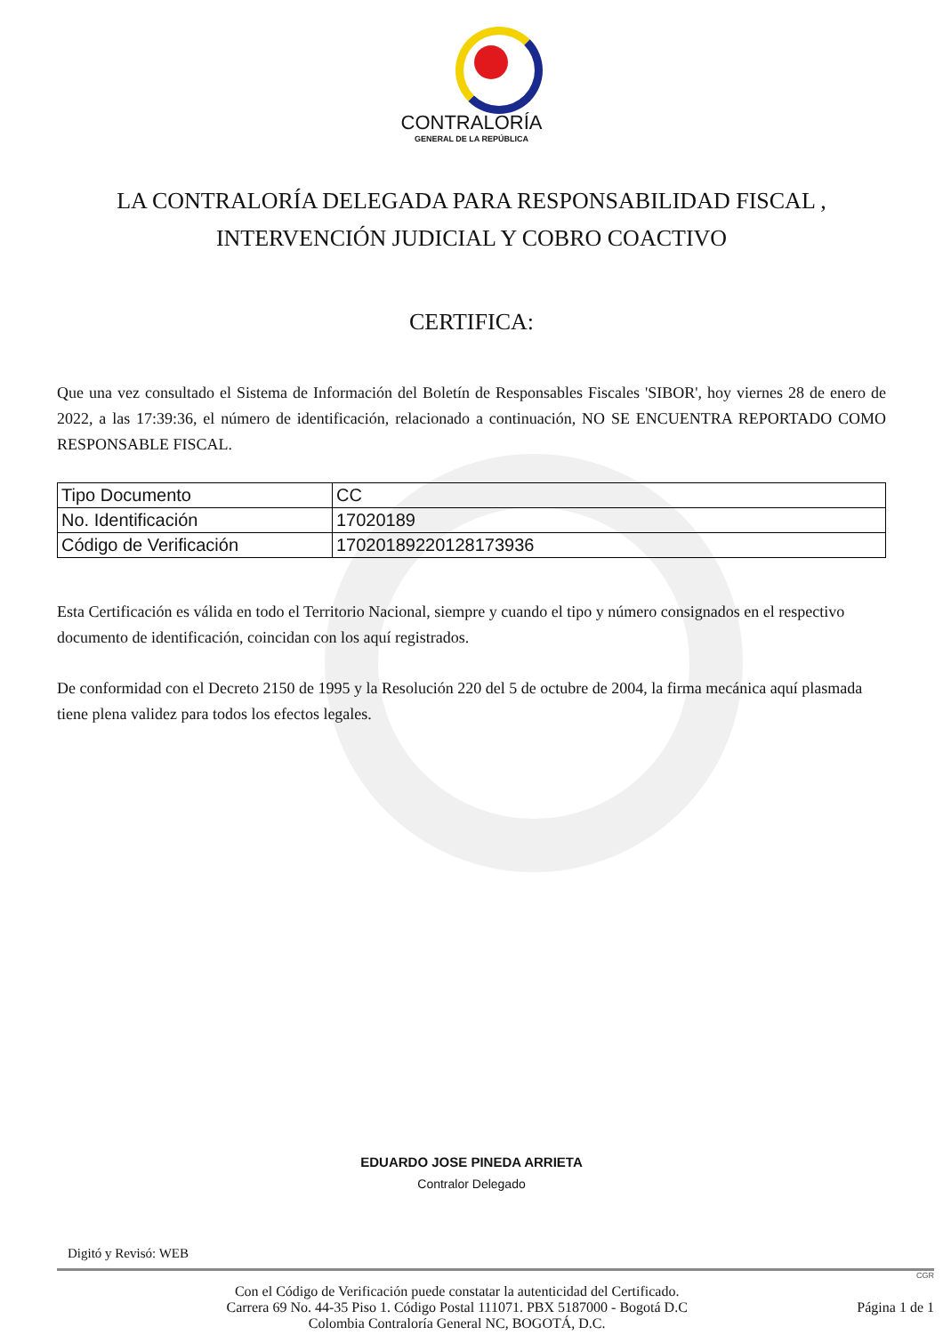CONTRALORÍA
GENERAL DE LA REPÚBLICA
LA CONTRALORÍA DELEGADA PARA RESPONSABILIDAD FISCAL ,
INTERVENCIÓN JUDICIAL Y COBRO COACTIVO
CERTIFICA:
Que una vez consultado el Sistema de Información del Boletín de Responsables Fiscales 'SIBOR', hoy viernes 28 de enero de 2022, a las 17:39:36, el número de identificación, relacionado a continuación, NO SE ENCUENTRA REPORTADO COMO RESPONSABLE FISCAL.
| Tipo Documento | CC |
| No. Identificación | 17020189 |
| Código de Verificación | 1702018922012817393­6 |
Esta Certificación es válida en todo el Territorio Nacional, siempre y cuando el tipo y número consignados en el respectivo documento de identificación, coincidan con los aquí registrados.
De conformidad con el Decreto 2150 de 1995 y la Resolución 220 del 5 de octubre de 2004, la firma mecánica aquí plasmada tiene plena validez para todos los efectos legales.
EDUARDO JOSE PINEDA ARRIETA
Contralor Delegado
Digitó y Revisó: WEB
CGR
Con el Código de Verificación puede constatar la autenticidad del Certificado.
Carrera 69 No. 44-35 Piso 1. Código Postal 111071. PBX 5187000 - Bogotá D.C
Colombia Contraloría General NC, BOGOTÁ, D.C.
Página 1 de 1